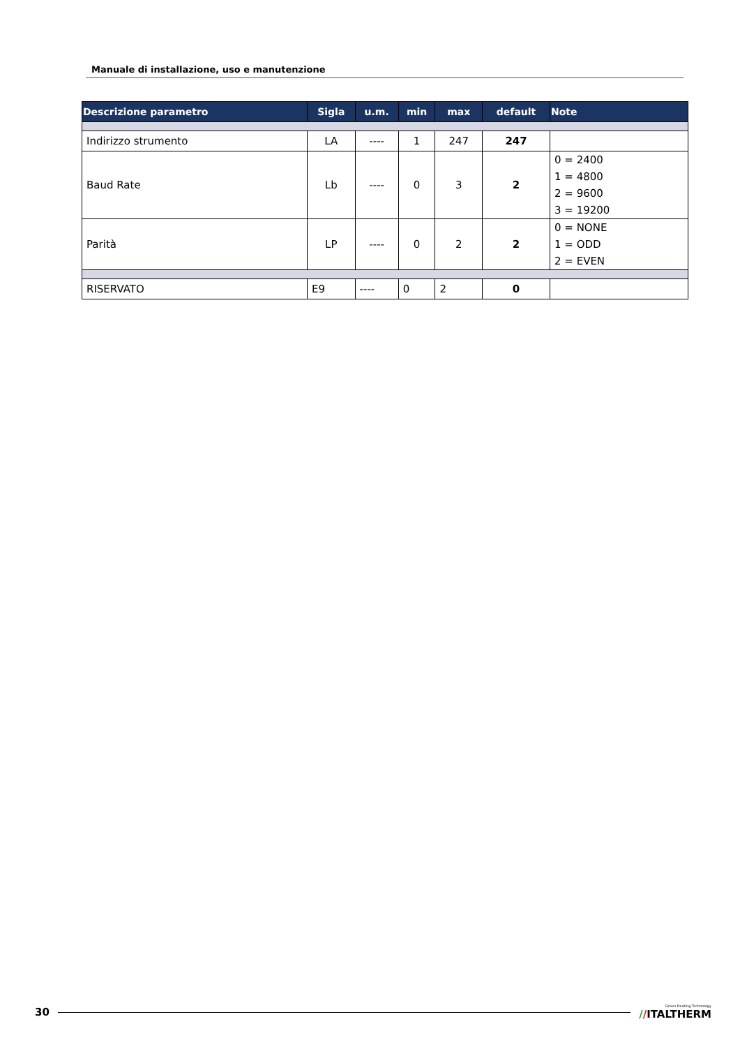Manuale di installazione, uso e manutenzione
| Descrizione parametro | Sigla | u.m. | min | max | default | Note |
| --- | --- | --- | --- | --- | --- | --- |
| Indirizzo strumento | LA | ---- | 1 | 247 | 247 | |
| Baud Rate | Lb | ---- | 0 | 3 | 2 | 0 = 2400 1 = 4800 2 = 9600 3 = 19200 |
| Parità | LP | ---- | 0 | 2 | 2 | 0 = NONE 1 = ODD 2 = EVEN |
| RISERVATO | E9 | ---- | 0 | 2 | 0 | |
30 Green Heating Technology
//ITALTHERM